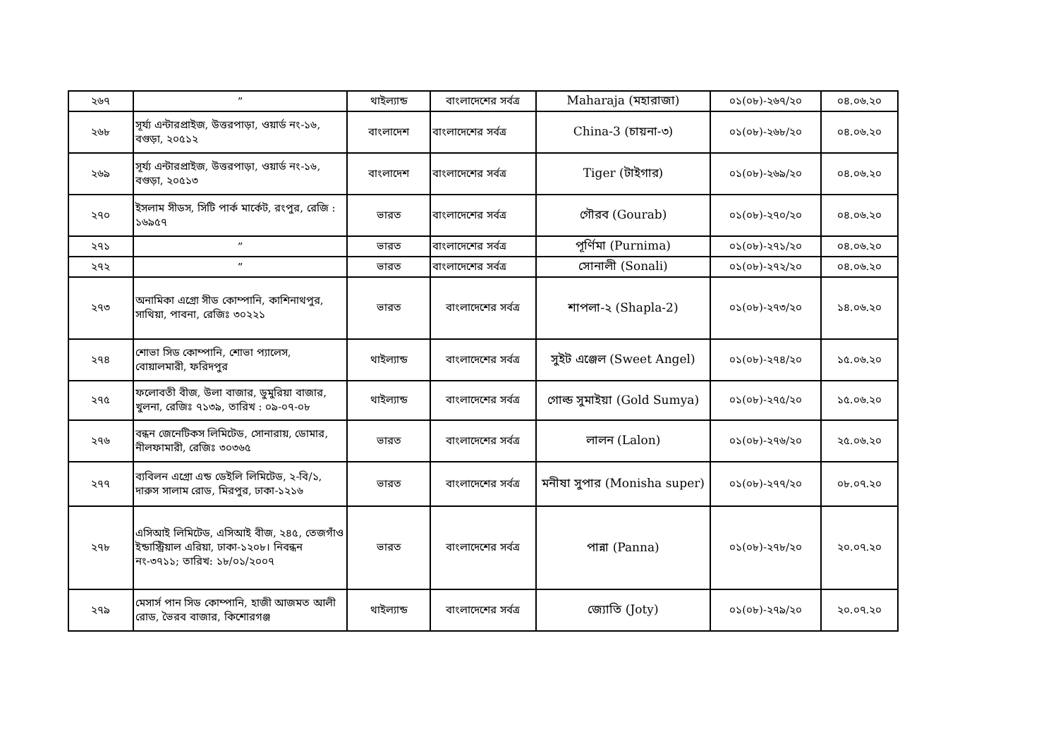| ২৬৭ | ” | থাইল্যান্ড | বাংলাদেশের সর্বত্র | Maharaja (মহারাজা) | ০১(০৮)-২৬৭/২০ | ০৪.০৬.২০ |
| ২৬৮ | সূর্য্য এন্টারপ্রাইজ, উত্তরপাড়া, ওয়ার্ড নং-১৬, বগুড়া, ২০৫১২ | বাংলাদেশ | বাংলাদেশের সর্বত্র | China-3 (চায়না-৩) | ০১(০৮)-২৬৮/২০ | ০৪.০৬.২০ |
| ২৬৯ | সূর্য্য এন্টারপ্রাইজ, উত্তরপাড়া, ওয়ার্ড নং-১৬, বগুড়া, ২০৫১৩ | বাংলাদেশ | বাংলাদেশের সর্বত্র | Tiger (টাইগার) | ০১(০৮)-২৬৯/২০ | ০৪.০৬.২০ |
| ২৭০ | ইসলাম সীডস, সিটি পার্ক মার্কেট, রংপুর, রেজি : ১৬৯৫৭ | ভারত | বাংলাদেশের সর্বত্র | গৌরব (Gourab) | ০১(০৮)-২৭০/২০ | ০৪.০৬.২০ |
| ২৭১ | ” | ভারত | বাংলাদেশের সর্বত্র | পূর্ণিমা (Purnima) | ০১(০৮)-২৭১/২০ | ০৪.০৬.২০ |
| ২৭২ | ” | ভারত | বাংলাদেশের সর্বত্র | সোনালী (Sonali) | ০১(০৮)-২৭২/২০ | ০৪.০৬.২০ |
| ২৭৩ | অনামিকা এগ্রো সীড কোম্পানি, কাশিনাথপুর, সাথিয়া, পাবনা, রেজিঃ ৩০২২১ | ভারত | বাংলাদেশের সর্বত্র | শাপলা-২ (Shapla-2) | ০১(০৮)-২৭৩/২০ | ১৪.০৬.২০ |
| ২৭৪ | শোভা সিড কোম্পানি, শোভা প্যালেস, বোয়ালমারী, ফরিদপুর | থাইল্যান্ড | বাংলাদেশের সর্বত্র | সুইট এঞ্জেল (Sweet Angel) | ০১(০৮)-২৭৪/২০ | ১৫.০৬.২০ |
| ২৭৫ | ফলোবতী বীজ, উলা বাজার, ডুমুরিয়া বাজার, খুলনা, রেজিঃ ৭১৩৯, তারিখ : ০৯-০৭-০৮ | থাইল্যান্ড | বাংলাদেশের সর্বত্র | গোল্ড সুমাইয়া (Gold Sumya) | ০১(০৮)-২৭৫/২০ | ১৫.০৬.২০ |
| ২৭৬ | বন্ধন জেনেটিকস লিমিটেড, সোনারায়, ডোমার, নীলফামারী, রেজিঃ ৩০৩৬৫ | ভারত | বাংলাদেশের সর্বত্র | লালন (Lalon) | ০১(০৮)-২৭৬/২০ | ২৫.০৬.২০ |
| ২৭৭ | ব্যবিলন এগ্রো এন্ড ডেইলি লিমিটেড, ২-বি/১, দারুস সালাম রোড, মিরপুর, ঢাকা-১২১৬ | ভারত | বাংলাদেশের সর্বত্র | মনীষা সুপার (Monisha super) | ০১(০৮)-২৭৭/২০ | ০৮.০৭.২০ |
| ২৭৮ | এসিআই লিমিটেড, এসিআই বীজ, ২৪৫, তেজগাঁও ইন্ডাস্ট্রিয়াল এরিয়া, ঢাকা-১২০৮। নিবন্ধন নং-৩৭১১; তারিখ: ১৮/০১/২০০৭ | ভারত | বাংলাদেশের সর্বত্র | পান্না (Panna) | ০১(০৮)-২৭৮/২০ | ২০.০৭.২০ |
| ২৭৯ | মেসার্স পান সিড কোম্পানি, হাজী আজমত আলী রোড, ভৈরব বাজার, কিশোরগঞ্জ | থাইল্যান্ড | বাংলাদেশের সর্বত্র | জ্যোতি (Joty) | ০১(০৮)-২৭৯/২০ | ২০.০৭.২০ |